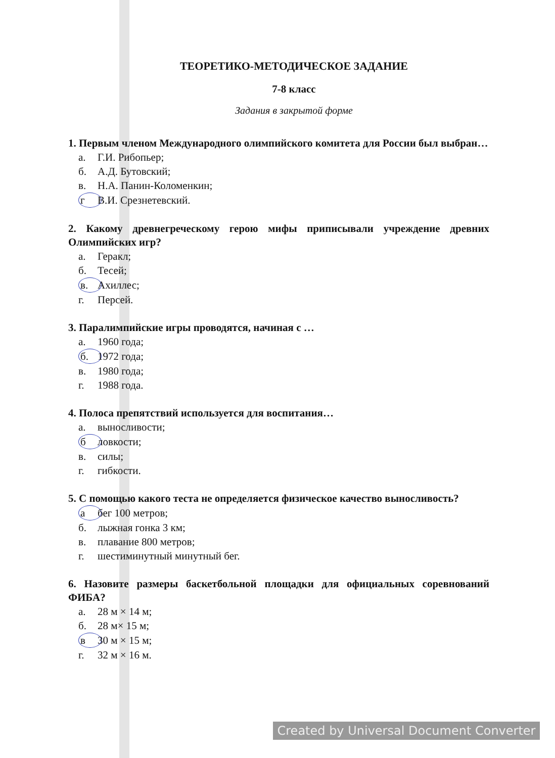ТЕОРЕТИКО-МЕТОДИЧЕСКОЕ ЗАДАНИЕ
7-8 класс
Задания в закрытой форме
1. Первым членом Международного олимпийского комитета для России был выбран…
а. Г.И. Рибопьер;
б. А.Д. Бутовский;
в. Н.А. Панин-Коломенкин;
г В.И. Срезнетевский.
2. Какому древнегреческому герою мифы приписывали учреждение древних Олимпийских игр?
а. Геракл;
б. Тесей;
в. Ахиллес;
г. Персей.
3. Паралимпийские игры проводятся, начиная с …
а. 1960 года;
б. 1972 года;
в. 1980 года;
г. 1988 года.
4. Полоса препятствий используется для воспитания…
а. выносливости;
б ловкости;
в. силы;
г. гибкости.
5. С помощью какого теста не определяется физическое качество выносливость?
а бег 100 метров;
б. лыжная гонка 3 км;
в. плавание 800 метров;
г. шестиминутный минутный бег.
6. Назовите размеры баскетбольной площадки для официальных соревнований ФИБА?
а. 28 м × 14 м;
б. 28 м× 15 м;
в 30 м × 15 м;
г. 32 м × 16 м.
Created by Universal Document Converter